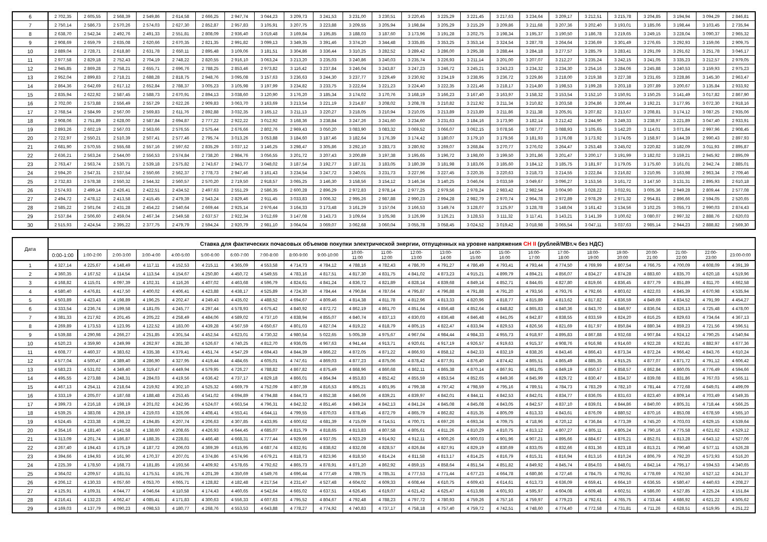| 6 | 2 702,35 | 2 605,55 | 2 568,39 | 2 549,86 | 2 614,58 | 2 666,25 | 2 947,74 | 3 044,23 | 3 209,73 | 3 241,53 | 3 231,00 | 3 230,51 | 3 220,45 | 3 225,29 | 3 221,45 | 3 217,63 | 3 234,64 | 3 209,17 | 3 212,51 | 3 215,78 | 3 204,85 | 3 194,94 | 3 094,29 | 2 846,81 |
| 7 | 2 750,14 | 2 586,73 | 2 570,26 | 2 574,03 | 2 627,30 | 2 852,87 | 2 957,83 | 3 105,91 | 3 207,75 | 3 223,88 | 3 209,55 | 3 205,94 | 3 198,84 | 3 205,29 | 3 215,29 | 3 209,86 | 3 211,68 | 3 207,36 | 3 202,40 | 3 193,01 | 3 185,06 | 3 198,44 | 3 103,45 | 2 735,94 |
| 8 | 2 638,70 | 2 542,34 | 2 492,76 | 2 491,33 | 2 551,81 | 2 808,09 | 2 936,40 | 3 019,48 | 3 169,84 | 3 195,85 | 3 188,03 | 3 187,60 | 3 173,96 | 3 191,28 | 3 202,75 | 3 198,34 | 3 195,37 | 3 190,50 | 3 186,78 | 3 219,65 | 3 249,15 | 3 228,04 | 3 090,37 | 2 965,32 |
| 9 | 2 908,69 | 2 659,79 | 2 635,08 | 2 620,66 | 2 670,35 | 2 821,35 | 2 991,82 | 3 099,13 | 3 349,35 | 3 391,46 | 3 374,20 | 3 344,48 | 3 335,85 | 3 353,25 | 3 353,14 | 3 324,54 | 3 287,78 | 3 264,64 | 3 236,69 | 3 301,49 | 3 276,65 | 3 292,93 | 3 159,06 | 2 909,75 |
| 10 | 2 889,04 | 2 728,71 | 2 618,80 | 2 631,78 | 2 650,11 | 2 895,48 | 3 109,06 | 3 181,51 | 3 304,86 | 3 336,44 | 3 310,25 | 3 282,52 | 3 289,42 | 3 286,00 | 3 295,38 | 3 288,44 | 3 284,18 | 3 277,57 | 3 285,79 | 3 283,41 | 3 291,09 | 3 291,62 | 3 251,78 | 3 046,17 |
| 11 | 2 977,58 | 2 829,18 | 2 752,43 | 2 704,19 | 2 748,22 | 2 820,55 | 2 916,10 | 3 063,24 | 3 213,20 | 3 235,03 | 3 240,86 | 3 240,03 | 3 235,74 | 3 226,93 | 3 211,14 | 3 201,00 | 3 207,07 | 3 212,27 | 3 235,24 | 3 242,15 | 3 241,05 | 3 335,23 | 3 212,57 | 2 979,05 |
| 12 | 2 945,85 | 2 869,28 | 2 758,21 | 2 655,71 | 2 696,76 | 2 788,25 | 2 853,46 | 2 973,82 | 3 116,42 | 3 237,84 | 3 246,04 | 3 243,87 | 3 247,23 | 3 246,72 | 3 245,21 | 3 243,23 | 3 234,32 | 3 234,30 | 3 254,16 | 3 284,06 | 3 245,88 | 3 240,53 | 3 159,93 | 2 975,23 |
| 13 | 2 952,04 | 2 899,83 | 2 718,21 | 2 688,28 | 2 818,75 | 2 948,76 | 3 095,08 | 3 157,63 | 3 236,63 | 3 244,30 | 3 237,77 | 3 229,49 | 3 230,92 | 3 234,19 | 3 238,95 | 3 236,72 | 3 229,86 | 3 218,00 | 3 219,38 | 3 227,38 | 3 231,65 | 3 228,86 | 3 145,30 | 2 963,47 |
| 14 | 2 864,36 | 2 642,69 | 2 617,12 | 2 652,84 | 2 788,37 | 3 005,23 | 3 105,98 | 3 197,99 | 3 234,82 | 3 233,75 | 3 222,64 | 3 221,23 | 3 224,40 | 3 222,35 | 3 221,46 | 3 218,17 | 3 214,80 | 3 198,53 | 3 199,28 | 3 203,18 | 3 207,89 | 3 200,67 | 3 135,84 | 2 933,92 |
| 15 | 2 835,94 | 2 622,92 | 2 587,45 | 2 588,73 | 2 670,91 | 2 894,13 | 3 038,60 | 3 120,90 | 3 176,20 | 3 185,34 | 3 174,02 | 3 170,76 | 3 168,19 | 3 166,23 | 3 167,40 | 3 163,97 | 3 158,32 | 3 153,54 | 3 152,10 | 3 150,91 | 3 150,25 | 3 141,49 | 3 017,82 | 2 867,90 |
| 16 | 2 702,00 | 2 573,88 | 2 556,49 | 2 557,29 | 2 622,26 | 2 909,83 | 3 063,70 | 3 163,69 | 3 213,54 | 3 221,19 | 3 214,87 | 3 208,02 | 3 208,78 | 3 210,82 | 3 212,92 | 3 211,34 | 3 210,82 | 3 203,58 | 3 204,86 | 3 200,44 | 3 192,21 | 3 177,95 | 3 072,30 | 2 918,16 |
| 17 | 2 768,54 | 2 584,99 | 2 567,00 | 2 569,83 | 2 611,76 | 2 892,88 | 3 032,35 | 3 165,12 | 3 211,13 | 3 220,27 | 3 218,05 | 3 210,94 | 3 210,05 | 3 213,89 | 3 213,89 | 3 211,86 | 3 211,38 | 3 205,91 | 3 207,82 | 3 213,67 | 3 208,81 | 3 174,12 | 3 087,25 | 2 935,06 |
| 18 | 2 908,06 | 2 751,89 | 2 628,00 | 2 587,84 | 2 694,87 | 2 777,22 | 2 922,22 | 3 012,92 | 3 168,36 | 3 238,84 | 3 247,26 | 3 241,60 | 3 234,60 | 3 231,63 | 3 184,16 | 3 173,90 | 3 182,14 | 3 212,42 | 3 244,90 | 3 249,33 | 3 238,97 | 3 221,89 | 3 047,40 | 2 933,91 |
| 19 | 2 893,26 | 2 602,19 | 2 567,03 | 2 563,66 | 2 576,55 | 2 575,44 | 2 676,66 | 2 802,76 | 2 969,43 | 3 050,20 | 3 083,90 | 3 083,32 | 3 069,52 | 3 066,07 | 3 062,15 | 3 078,56 | 3 087,77 | 3 088,93 | 3 105,65 | 3 142,20 | 3 114,01 | 3 071,84 | 2 997,96 | 2 908,45 |
| 20 | 2 722,97 | 2 550,21 | 2 510,39 | 2 507,41 | 2 577,46 | 2 795,74 | 3 013,26 | 3 053,88 | 3 184,60 | 3 187,46 | 3 182,64 | 3 176,39 | 3 174,42 | 3 180,07 | 3 179,10 | 3 179,56 | 3 181,93 | 3 176,08 | 3 173,92 | 3 174,05 | 3 158,97 | 3 144,39 | 2 990,43 | 2 897,93 |
| 21 | 2 681,90 | 2 570,55 | 2 555,68 | 2 557,16 | 2 597,62 | 2 835,29 | 3 037,12 | 3 146,25 | 3 298,47 | 3 305,86 | 3 292,10 | 3 283,73 | 3 280,92 | 3 269,07 | 3 268,84 | 3 270,77 | 3 276,02 | 3 264,47 | 3 253,48 | 3 245,02 | 3 220,82 | 3 182,09 | 3 011,93 | 2 895,87 |
| 22 | 2 636,21 | 2 563,24 | 2 544,00 | 2 556,53 | 2 574,84 | 2 738,20 | 2 984,76 | 3 056,55 | 3 201,72 | 3 207,43 | 3 200,89 | 3 197,38 | 3 195,65 | 3 196,72 | 3 198,00 | 3 199,50 | 3 201,86 | 3 201,47 | 3 200,17 | 3 191,99 | 3 182,02 | 3 159,21 | 2 945,92 | 2 895,09 |
| 23 | 2 763,47 | 2 563,74 | 2 530,71 | 2 539,18 | 2 575,82 | 2 743,67 | 2 943,77 | 3 048,02 | 3 187,54 | 3 192,77 | 3 187,31 | 3 183,05 | 3 180,39 | 3 181,98 | 3 183,06 | 3 185,60 | 3 184,12 | 3 185,75 | 3 181,97 | 3 179,05 | 3 175,60 | 3 161,01 | 2 942,74 | 2 885,01 |
| 24 | 2 594,20 | 2 547,31 | 2 537,54 | 2 550,66 | 2 562,37 | 2 778,73 | 2 947,46 | 3 161,43 | 3 234,54 | 3 247,72 | 3 240,01 | 3 231,73 | 3 227,96 | 3 227,45 | 3 220,35 | 3 220,63 | 3 218,73 | 3 214,55 | 3 222,84 | 3 216,82 | 3 210,95 | 3 163,98 | 2 963,34 | 2 709,46 |
| 25 | 2 732,83 | 2 578,38 | 2 550,32 | 2 544,32 | 2 560,57 | 2 570,20 | 2 719,50 | 2 918,57 | 3 065,25 | 3 146,30 | 3 158,56 | 3 154,12 | 3 146,34 | 3 140,25 | 3 046,04 | 3 033,59 | 3 049,67 | 3 096,27 | 3 153,56 | 3 161,72 | 3 147,50 | 3 131,31 | 2 895,93 | 2 610,18 |
| 26 | 2 574,93 | 2 499,14 | 2 426,41 | 2 422,51 | 2 434,52 | 2 497,63 | 2 551,29 | 2 586,35 | 2 600,28 | 2 896,29 | 2 972,83 | 2 978,14 | 2 977,25 | 2 979,56 | 2 978,24 | 2 983,42 | 2 982,54 | 3 004,90 | 3 028,22 | 3 032,91 | 3 005,36 | 2 949,28 | 2 809,44 | 2 577,08 |
| 27 | 2 494,72 | 2 478,12 | 2 413,58 | 2 415,45 | 2 479,39 | 2 543,24 | 2 829,46 | 2 911,45 | 3 033,83 | 3 006,32 | 2 995,26 | 2 987,88 | 2 990,23 | 2 994,28 | 2 982,79 | 2 970,74 | 2 964,78 | 2 972,89 | 2 978,29 | 2 971,32 | 2 954,81 | 2 896,66 | 2 594,05 | 2 520,65 |
| 28 | 2 585,22 | 2 501,04 | 2 431,28 | 2 454,22 | 2 540,64 | 2 669,44 | 2 925,14 | 2 976,44 | 3 164,33 | 3 173,48 | 3 161,29 | 3 157,04 | 3 166,53 | 3 149,74 | 3 128,07 | 3 125,97 | 3 128,78 | 3 148,04 | 3 161,42 | 3 134,56 | 3 102,25 | 3 055,73 | 2 990,03 | 2 874,43 |
| 29 | 2 537,84 | 2 506,60 | 2 459,04 | 2 467,34 | 2 549,58 | 2 637,57 | 2 922,34 | 3 012,69 | 3 147,08 | 3 143,73 | 3 109,64 | 3 105,98 | 3 126,99 | 3 126,21 | 3 128,53 | 3 111,32 | 3 117,41 | 3 143,21 | 3 141,39 | 3 100,62 | 3 080,07 | 2 997,32 | 2 888,76 | 2 620,03 |
| 30 | 2 515,93 | 2 424,54 | 2 395,22 | 2 377,75 | 2 479,79 | 2 594,24 | 2 920,79 | 2 981,10 | 3 064,04 | 3 069,07 | 3 062,68 | 3 060,04 | 3 055,78 | 3 058,45 | 3 024,52 | 3 019,42 | 3 018,98 | 3 065,54 | 3 047,11 | 3 037,63 | 2 985,14 | 2 944,23 | 2 888,82 | 2 569,30 |
| Дата | Ставка для фактических почасовых объемов покупки электрической энергии, отпущенных на уровне напряжения СН II (рублей/МВт.ч без НДС) | | | | | | | | | | | | | | | | | | | | | | | |
| --- | --- | --- | --- | --- | --- | --- | --- | --- | --- | --- | --- | --- | --- | --- | --- | --- | --- | --- | --- | --- | --- | --- | --- | --- |
| | 0:00-1:00 | 1:00-2:00 | 2:00-3:00 | 3:00-4:00 | 4:00-5:00 | 5:00-6:00 | 6:00-7:00 | 7:00-8:00 | 8:00-9:00 | 9:00-10:00 | 10:00- 11:00 | 11:00- 12:00 | 12:00- 13:00 | 13:00- 14:00 | 14:00- 15:00 | 15:00- 16:00 | 16:00- 17:00 | 17:00- 18:00 | 18:00- 19:00 | 19:00- 20:00 | 20:00- 21:00 | 21:00- 22:00 | 22:00- 23:00 | 23:00-0:00 |
| 1 | 4 327,14 | 4 225,67 | 4 148,49 | 4 117,11 | 4 152,53 | 4 215,11 | 4 365,09 | 4 553,58 | 4 714,73 | 4 784,12 | 4 788,16 | 4 782,43 | 4 786,70 | 4 791,27 | 4 786,49 | 4 793,41 | 4 793,44 | 4 774,50 | 4 769,99 | 4 807,54 | 4 766,75 | 4 700,09 | 4 608,09 | 4 391,39 |
| 2 | 4 360,35 | 4 167,52 | 4 114,54 | 4 113,54 | 4 154,67 | 4 250,80 | 4 450,72 | 4 549,55 | 4 783,16 | 4 817,51 | 4 817,30 | 4 831,75 | 4 841,02 | 4 873,23 | 4 915,21 | 4 899,79 | 4 894,21 | 4 856,07 | 4 834,27 | 4 874,28 | 4 883,60 | 4 835,70 | 4 620,18 | 4 519,96 |
| 3 | 4 168,82 | 4 115,01 | 4 097,39 | 4 102,31 | 4 116,26 | 4 407,02 | 4 463,68 | 4 596,79 | 4 824,61 | 4 841,24 | 4 836,72 | 4 821,89 | 4 828,14 | 4 839,68 | 4 849,14 | 4 852,71 | 4 844,65 | 4 827,80 | 4 819,66 | 4 836,45 | 4 877,79 | 4 851,89 | 4 811,70 | 4 662,58 |
| 4 | 4 580,40 | 4 476,81 | 4 417,50 | 4 400,02 | 4 406,41 | 4 423,88 | 4 438,17 | 4 525,89 | 4 724,30 | 4 784,44 | 4 790,84 | 4 787,64 | 4 795,87 | 4 796,88 | 4 791,88 | 4 791,20 | 4 793,56 | 4 793,76 | 4 792,66 | 4 803,62 | 4 822,03 | 4 845,39 | 4 670,98 | 4 535,94 |
| 5 | 4 503,89 | 4 423,43 | 4 198,89 | 4 196,25 | 4 202,47 | 4 249,43 | 4 435,02 | 4 488,52 | 4 694,67 | 4 809,46 | 4 814,38 | 4 811,78 | 4 812,96 | 4 813,33 | 4 820,96 | 4 818,77 | 4 815,89 | 4 813,62 | 4 817,82 | 4 836,59 | 4 849,69 | 4 834,52 | 4 791,99 | 4 454,27 |
| 6 | 4 333,54 | 4 236,74 | 4 199,58 | 4 181,05 | 4 245,77 | 4 297,44 | 4 578,93 | 4 675,42 | 4 840,92 | 4 872,72 | 4 862,19 | 4 861,70 | 4 851,64 | 4 856,48 | 4 852,64 | 4 848,82 | 4 865,83 | 4 840,36 | 4 843,70 | 4 846,97 | 4 836,04 | 4 826,13 | 4 725,48 | 4 478,00 |
| 7 | 4 381,33 | 4 217,92 | 4 201,45 | 4 205,22 | 4 258,49 | 4 484,06 | 4 589,02 | 4 737,10 | 4 838,94 | 4 855,07 | 4 840,74 | 4 837,13 | 4 830,03 | 4 836,48 | 4 846,48 | 4 841,05 | 4 842,87 | 4 838,55 | 4 833,59 | 4 824,20 | 4 816,25 | 4 829,63 | 4 734,64 | 4 367,13 |
| 8 | 4 269,89 | 4 173,53 | 4 123,95 | 4 122,52 | 4 183,00 | 4 439,28 | 4 567,59 | 4 650,67 | 4 801,03 | 4 827,04 | 4 819,22 | 4 818,79 | 4 805,15 | 4 822,47 | 4 833,94 | 4 829,53 | 4 826,56 | 4 821,69 | 4 817,97 | 4 850,84 | 4 880,34 | 4 859,23 | 4 721,56 | 4 596,51 |
| 9 | 4 539,88 | 4 290,98 | 4 266,27 | 4 251,85 | 4 301,54 | 4 452,54 | 4 623,01 | 4 730,32 | 4 980,54 | 5 022,65 | 5 005,39 | 4 975,67 | 4 967,04 | 4 984,44 | 4 984,33 | 4 955,73 | 4 918,97 | 4 895,83 | 4 867,88 | 4 932,68 | 4 907,84 | 4 924,12 | 4 790,25 | 4 540,94 |
| 10 | 4 520,23 | 4 359,90 | 4 249,99 | 4 262,97 | 4 281,30 | 4 526,67 | 4 740,25 | 4 812,70 | 4 936,05 | 4 967,63 | 4 941,44 | 4 913,71 | 4 920,61 | 4 917,19 | 4 926,57 | 4 919,63 | 4 915,37 | 4 908,76 | 4 916,98 | 4 914,60 | 4 922,28 | 4 922,81 | 4 882,97 | 4 677,36 |
| 11 | 4 608,77 | 4 460,37 | 4 383,62 | 4 335,38 | 4 379,41 | 4 451,74 | 4 547,29 | 4 694,43 | 4 844,39 | 4 866,22 | 4 872,05 | 4 871,22 | 4 866,93 | 4 858,12 | 4 842,33 | 4 832,19 | 4 838,26 | 4 843,46 | 4 866,43 | 4 873,34 | 4 872,24 | 4 966,42 | 4 843,76 | 4 610,24 |
| 12 | 4 577,04 | 4 500,47 | 4 389,40 | 4 286,90 | 4 327,95 | 4 419,44 | 4 484,65 | 4 605,01 | 4 747,61 | 4 869,03 | 4 877,23 | 4 875,06 | 4 878,42 | 4 877,91 | 4 876,40 | 4 874,42 | 4 865,51 | 4 865,49 | 4 885,35 | 4 915,25 | 4 877,07 | 4 871,72 | 4 791,12 | 4 606,42 |
| 13 | 4 583,23 | 4 531,02 | 4 349,40 | 4 319,47 | 4 449,94 | 4 579,95 | 4 726,27 | 4 788,82 | 4 867,82 | 4 875,49 | 4 868,96 | 4 860,68 | 4 862,11 | 4 865,38 | 4 870,14 | 4 867,91 | 4 861,05 | 4 849,19 | 4 850,57 | 4 858,57 | 4 862,84 | 4 860,05 | 4 776,49 | 4 594,66 |
| 14 | 4 495,55 | 4 273,88 | 4 248,31 | 4 284,03 | 4 419,56 | 4 636,42 | 4 737,17 | 4 829,18 | 4 866,01 | 4 864,94 | 4 853,83 | 4 852,42 | 4 855,59 | 4 853,54 | 4 852,65 | 4 849,36 | 4 845,99 | 4 829,72 | 4 830,47 | 4 834,37 | 4 839,08 | 4 831,86 | 4 767,03 | 4 565,11 |
| 15 | 4 467,13 | 4 254,11 | 4 218,64 | 4 219,92 | 4 302,10 | 4 525,32 | 4 669,79 | 4 752,09 | 4 807,39 | 4 816,53 | 4 805,21 | 4 801,95 | 4 799,38 | 4 797,42 | 4 798,59 | 4 795,16 | 4 789,51 | 4 784,73 | 4 783,29 | 4 782,10 | 4 781,44 | 4 772,68 | 4 649,01 | 4 499,09 |
| 16 | 4 333,19 | 4 205,07 | 4 187,68 | 4 188,48 | 4 253,45 | 4 541,02 | 4 694,89 | 4 794,88 | 4 844,73 | 4 852,38 | 4 846,06 | 4 839,21 | 4 839,97 | 4 842,01 | 4 844,11 | 4 842,53 | 4 842,01 | 4 834,77 | 4 836,05 | 4 831,63 | 4 823,40 | 4 809,14 | 4 703,49 | 4 549,35 |
| 17 | 4 399,73 | 4 216,18 | 4 198,19 | 4 201,02 | 4 242,95 | 4 524,07 | 4 663,54 | 4 796,31 | 4 842,32 | 4 851,46 | 4 849,24 | 4 842,13 | 4 841,24 | 4 845,08 | 4 845,08 | 4 843,05 | 4 842,57 | 4 837,10 | 4 839,01 | 4 844,86 | 4 840,00 | 4 805,31 | 4 718,44 | 4 566,25 |
| 18 | 4 539,25 | 4 383,08 | 4 259,19 | 4 219,03 | 4 326,06 | 4 408,41 | 4 553,41 | 4 644,11 | 4 799,55 | 4 870,03 | 4 878,45 | 4 872,79 | 4 865,79 | 4 862,82 | 4 815,35 | 4 805,09 | 4 813,33 | 4 843,61 | 4 876,09 | 4 880,52 | 4 870,16 | 4 853,08 | 4 678,59 | 4 565,10 |
| 19 | 4 524,45 | 4 233,38 | 4 198,22 | 4 194,85 | 4 207,74 | 4 206,63 | 4 307,85 | 4 433,95 | 4 600,62 | 4 681,39 | 4 715,09 | 4 714,51 | 4 700,71 | 4 697,26 | 4 693,34 | 4 709,75 | 4 718,96 | 4 720,12 | 4 736,84 | 4 773,39 | 4 745,20 | 4 703,03 | 4 629,15 | 4 539,64 |
| 20 | 4 354,16 | 4 181,40 | 4 141,58 | 4 138,60 | 4 208,65 | 4 426,93 | 4 644,45 | 4 685,07 | 4 815,79 | 4 818,65 | 4 813,83 | 4 807,58 | 4 805,61 | 4 811,26 | 4 810,29 | 4 810,75 | 4 813,12 | 4 807,27 | 4 805,11 | 4 805,24 | 4 790,16 | 4 775,58 | 4 621,62 | 4 529,12 |
| 21 | 4 313,09 | 4 201,74 | 4 186,87 | 4 188,35 | 4 228,81 | 4 466,48 | 4 668,31 | 4 777,44 | 4 929,66 | 4 937,05 | 4 923,29 | 4 914,92 | 4 912,11 | 4 900,26 | 4 900,03 | 4 901,96 | 4 907,21 | 4 895,66 | 4 884,67 | 4 876,21 | 4 852,01 | 4 813,28 | 4 643,12 | 4 527,06 |
| 22 | 4 267,40 | 4 194,43 | 4 175,19 | 4 187,72 | 4 206,03 | 4 369,39 | 4 615,95 | 4 687,74 | 4 832,91 | 4 838,62 | 4 832,08 | 4 828,57 | 4 826,84 | 4 827,91 | 4 829,19 | 4 830,69 | 4 833,05 | 4 832,66 | 4 831,36 | 4 823,18 | 4 813,21 | 4 790,40 | 4 577,11 | 4 526,28 |
| 23 | 4 394,66 | 4 194,93 | 4 161,90 | 4 170,37 | 4 207,01 | 4 374,86 | 4 574,96 | 4 679,21 | 4 818,73 | 4 823,96 | 4 818,50 | 4 814,24 | 4 811,58 | 4 813,17 | 4 814,25 | 4 816,79 | 4 815,31 | 4 816,94 | 4 813,16 | 4 810,24 | 4 806,79 | 4 792,20 | 4 573,93 | 4 516,20 |
| 24 | 4 225,39 | 4 178,50 | 4 168,73 | 4 181,85 | 4 193,56 | 4 409,92 | 4 578,65 | 4 792,62 | 4 865,73 | 4 878,91 | 4 871,20 | 4 862,92 | 4 859,15 | 4 858,64 | 4 851,54 | 4 851,82 | 4 849,92 | 4 845,74 | 4 854,03 | 4 848,01 | 4 842,14 | 4 795,17 | 4 594,53 | 4 340,65 |
| 25 | 4 364,02 | 4 209,57 | 4 181,51 | 4 175,51 | 4 191,76 | 4 201,39 | 4 350,69 | 4 549,76 | 4 696,44 | 4 777,49 | 4 789,75 | 4 785,31 | 4 777,53 | 4 771,44 | 4 677,23 | 4 664,78 | 4 680,86 | 4 727,46 | 4 784,75 | 4 792,91 | 4 778,69 | 4 762,50 | 4 527,12 | 4 241,37 |
| 26 | 4 206,12 | 4 130,33 | 4 057,60 | 4 053,70 | 4 065,71 | 4 128,82 | 4 182,48 | 4 217,54 | 4 231,47 | 4 527,48 | 4 604,02 | 4 609,33 | 4 608,44 | 4 610,75 | 4 609,43 | 4 614,61 | 4 613,73 | 4 636,09 | 4 659,41 | 4 664,10 | 4 636,55 | 4 580,47 | 4 440,63 | 4 208,27 |
| 27 | 4 125,91 | 4 109,31 | 4 044,77 | 4 046,64 | 4 110,58 | 4 174,43 | 4 460,65 | 4 542,64 | 4 665,02 | 4 637,51 | 4 626,45 | 4 619,07 | 4 621,42 | 4 625,47 | 4 613,98 | 4 601,93 | 4 595,97 | 4 604,08 | 4 609,48 | 4 602,51 | 4 586,00 | 4 527,85 | 4 225,24 | 4 151,84 |
| 28 | 4 216,41 | 4 132,23 | 4 062,47 | 4 085,41 | 4 171,83 | 4 300,63 | 4 556,33 | 4 607,63 | 4 795,52 | 4 804,67 | 4 792,48 | 4 788,23 | 4 797,72 | 4 780,93 | 4 759,26 | 4 757,16 | 4 759,97 | 4 779,23 | 4 792,61 | 4 765,75 | 4 733,44 | 4 686,92 | 4 621,22 | 4 505,62 |
| 29 | 4 169,03 | 4 137,79 | 4 090,23 | 4 098,53 | 4 180,77 | 4 268,76 | 4 553,53 | 4 643,88 | 4 778,27 | 4 774,92 | 4 740,83 | 4 737,17 | 4 758,18 | 4 757,40 | 4 759,72 | 4 742,51 | 4 748,60 | 4 774,40 | 4 772,58 | 4 731,81 | 4 711,26 | 4 628,51 | 4 519,95 | 4 251,22 |